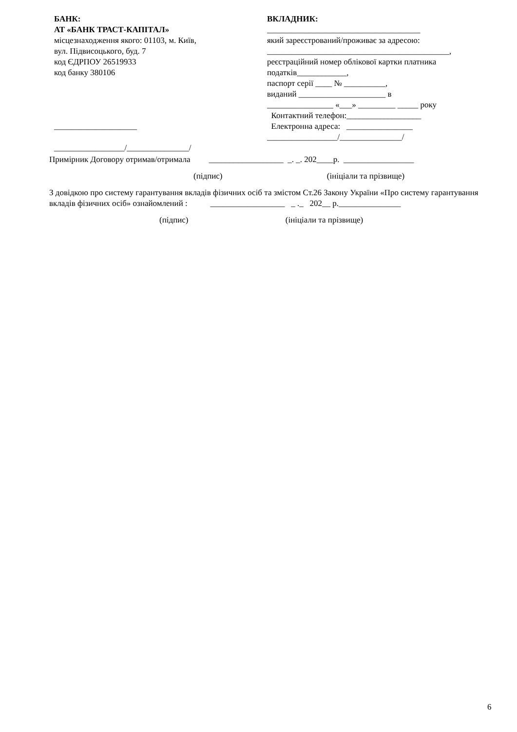БАНК:
АТ «БАНК ТРАСТ-КАПІТАЛ»
місцезнаходження якого: 01103, м. Київ,
вул. Підвисоцького, буд. 7
код ЄДРПОУ 26519933
код банку 380106
____________________
_________________/_______________/
ВКЛАДНИК:
_____________________________________
який зареєстрований/проживає за адресою:
____________________________________________,
реєстраційний номер облікової картки платника
податків____________,
паспорт серії ____ № __________,
виданий _____________________ в
________________ «___» _________ _____ року
Контактний телефон:__________________
Електронна адреса: ________________
_________________/_______________/
Примірник Договору отримав/отримала __________________ _. _. 202____р. _________________
(підпис) (ініціали та прізвище)
З довідкою про систему гарантування вкладів фізичних осіб та змістом Ст.26 Закону України «Про систему гарантування вкладів фізичних осіб» ознайомлений : __________________ _ ._ 202__ р._______________
(підпис) (ініціали та прізвище)
6